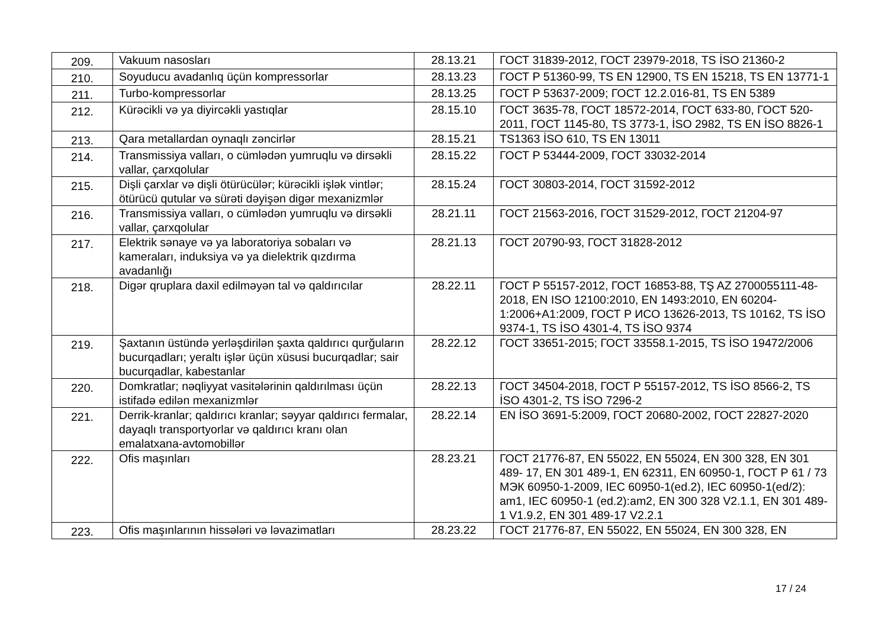| 209. | Vakuum nasosları | 28.13.21 | ГОСТ 31839-2012, ГОСТ 23979-2018, TS İSO 21360-2 |
| 210. | Soyuducu avadanlıq üçün kompressorlar | 28.13.23 | ГОСТ Р 51360-99, TS EN 12900, TS EN 15218, TS EN 13771-1 |
| 211. | Turbo-kompressorlar | 28.13.25 | ГОСТ Р 53637-2009; ГОСТ 12.2.016-81, TS EN 5389 |
| 212. | Kürəcikli və ya diyircəkli yastıqlar | 28.15.10 | ГОСТ 3635-78, ГОСТ 18572-2014, ГОСТ 633-80, ГОСТ 520-2011, ГОСТ 1145-80, TS 3773-1, İSO 2982, TS EN İSO 8826-1 |
| 213. | Qara metallardan oynaqlı zəncirlər | 28.15.21 | TS1363 İSO 610, TS EN 13011 |
| 214. | Transmissiya valları, o cümlədən yumruqlu və dirsəkli vallar, çarxqolular | 28.15.22 | ГОСТ Р 53444-2009, ГОСТ 33032-2014 |
| 215. | Dişli çarxlar və dişli ötürücülər; kürəcikli işlək vintlər; ötürücü qutular və sürəti dəyişən digər mexanizmlər | 28.15.24 | ГОСТ 30803-2014, ГОСТ 31592-2012 |
| 216. | Transmissiya valları, o cümlədən yumruqlu və dirsəkli vallar, çarxqolular | 28.21.11 | ГОСТ 21563-2016, ГОСТ 31529-2012, ГОСТ 21204-97 |
| 217. | Elektrik sənaye və ya laboratoriya sobaları və kameraları, induksiya və ya dielektrik qızdırma avadanlığı | 28.21.13 | ГОСТ 20790-93, ГОСТ 31828-2012 |
| 218. | Digər qruplara daxil edilməyən tal və qaldırıcılar | 28.22.11 | ГОСТ Р 55157-2012, ГОСТ 16853-88, TŞ AZ 2700055111-48-2018, EN ISO 12100:2010, EN 1493:2010, EN 60204-1:2006+A1:2009, ГОСТ Р ИСО 13626-2013, TS 10162, TS İSO 9374-1, TS İSO 4301-4, TS İSO 9374 |
| 219. | Şaxtanın üstündə yerləşdirilən şaxta qaldırıcı qurğuların bucurqadları; yeraltı işlər üçün xüsusi bucurqadlar; sair bucurqadlar, kabestanlar | 28.22.12 | ГОСТ 33651-2015; ГОСТ 33558.1-2015, TS İSO 19472/2006 |
| 220. | Domkratlar; nəqliyyat vasitələrinin qaldırılması üçün istifadə edilən mexanizmlər | 28.22.13 | ГОСТ 34504-2018, ГОСТ Р 55157-2012, TS İSO 8566-2, TS İSO 4301-2, TS İSO 7296-2 |
| 221. | Derrik-kranlar; qaldırıcı kranlar; səyyar qaldırıcı fermalar, dayaqlı transportyorlar və qaldırıcı kranı olan emalatxana-avtomobillər | 28.22.14 | EN İSO 3691-5:2009, ГОСТ 20680-2002, ГОСТ 22827-2020 |
| 222. | Ofis maşınları | 28.23.21 | ГОСТ 21776-87, EN 55022, EN 55024, EN 300 328, EN 301 489- 17, EN 301 489-1, EN 62311, EN 60950-1, ГОСТ Р 61 / 73 МЭК 60950-1-2009, IEC 60950-1(ed.2), IEC 60950-1(ed/2): am1, IEC 60950-1 (ed.2):am2, EN 300 328 V2.1.1, EN 301 489-1 V1.9.2, EN 301 489-17 V2.2.1 |
| 223. | Ofis maşınlarının hissələri və ləvazimatları | 28.23.22 | ГОСТ 21776-87, EN 55022, EN 55024, EN 300 328, EN |
17 / 24